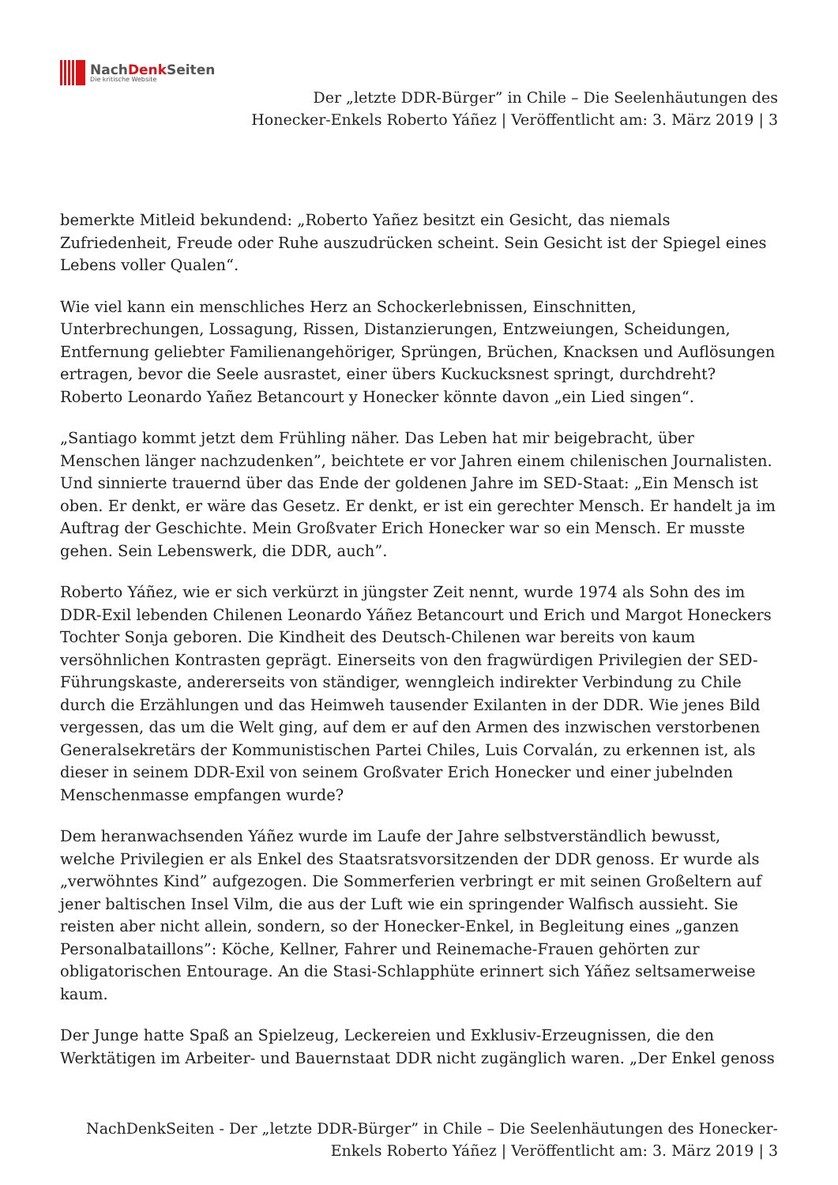NachDenk Seiten
Die kritische Website
Der „letzte DDR-Bürger” in Chile – Die Seelenhäutungen des
Honecker-Enkels Roberto Yáñez | Veröffentlicht am: 3. März 2019 | 3
bemerkte Mitleid bekundend: „Roberto Yañez besitzt ein Gesicht, das niemals Zufriedenheit, Freude oder Ruhe auszudrücken scheint. Sein Gesicht ist der Spiegel eines Lebens voller Qualen“.
Wie viel kann ein menschliches Herz an Schockerlebnissen, Einschnitten, Unterbrechungen, Lossagung, Rissen, Distanzierungen, Entzweiungen, Scheidungen, Entfernung geliebter Familienangehöriger, Sprüngen, Brüchen, Knacksen und Auflösungen ertragen, bevor die Seele ausrastet, einer übers Kuckucksnest springt, durchdreht? Roberto Leonardo Yañez Betancourt y Honecker könnte davon „ein Lied singen“.
„Santiago kommt jetzt dem Frühling näher. Das Leben hat mir beigebracht, über Menschen länger nachzudenken”, beichtete er vor Jahren einem chilenischen Journalisten. Und sinnierte trauernd über das Ende der goldenen Jahre im SED-Staat: „Ein Mensch ist oben. Er denkt, er wäre das Gesetz. Er denkt, er ist ein gerechter Mensch. Er handelt ja im Auftrag der Geschichte. Mein Großvater Erich Honecker war so ein Mensch. Er musste gehen. Sein Lebenswerk, die DDR, auch”.
Roberto Yáñez, wie er sich verkürzt in jüngster Zeit nennt, wurde 1974 als Sohn des im DDR-Exil lebenden Chilenen Leonardo Yáñez Betancourt und Erich und Margot Honeckers Tochter Sonja geboren. Die Kindheit des Deutsch-Chilenen war bereits von kaum versöhnlichen Kontrasten geprägt. Einerseits von den fragwürdigen Privilegien der SED-Führungskaste, andererseits von ständiger, wenngleich indirekter Verbindung zu Chile durch die Erzählungen und das Heimweh tausender Exilanten in der DDR. Wie jenes Bild vergessen, das um die Welt ging, auf dem er auf den Armen des inzwischen verstorbenen Generalsekretärs der Kommunistischen Partei Chiles, Luis Corvalán, zu erkennen ist, als dieser in seinem DDR-Exil von seinem Großvater Erich Honecker und einer jubelnden Menschenmasse empfangen wurde?
Dem heranwachsenden Yáñez wurde im Laufe der Jahre selbstverständlich bewusst, welche Privilegien er als Enkel des Staatsratsvorsitzenden der DDR genoss. Er wurde als „verwöhntes Kind” aufgezogen. Die Sommerferien verbringt er mit seinen Großeltern auf jener baltischen Insel Vilm, die aus der Luft wie ein springender Walfisch aussieht. Sie reisten aber nicht allein, sondern, so der Honecker-Enkel, in Begleitung eines „ganzen Personalbataillons”: Köche, Kellner, Fahrer und Reinemache-Frauen gehörten zur obligatorischen Entourage. An die Stasi-Schlapphüte erinnert sich Yáñez seltsamerweise kaum.
Der Junge hatte Spaß an Spielzeug, Leckereien und Exklusiv-Erzeugnissen, die den Werktätigen im Arbeiter- und Bauernstaat DDR nicht zugänglich waren. „Der Enkel genoss
NachDenkSeiten - Der „letzte DDR-Bürger” in Chile – Die Seelenhäutungen des Honecker-
Enkels Roberto Yáñez | Veröffentlicht am: 3. März 2019 | 3